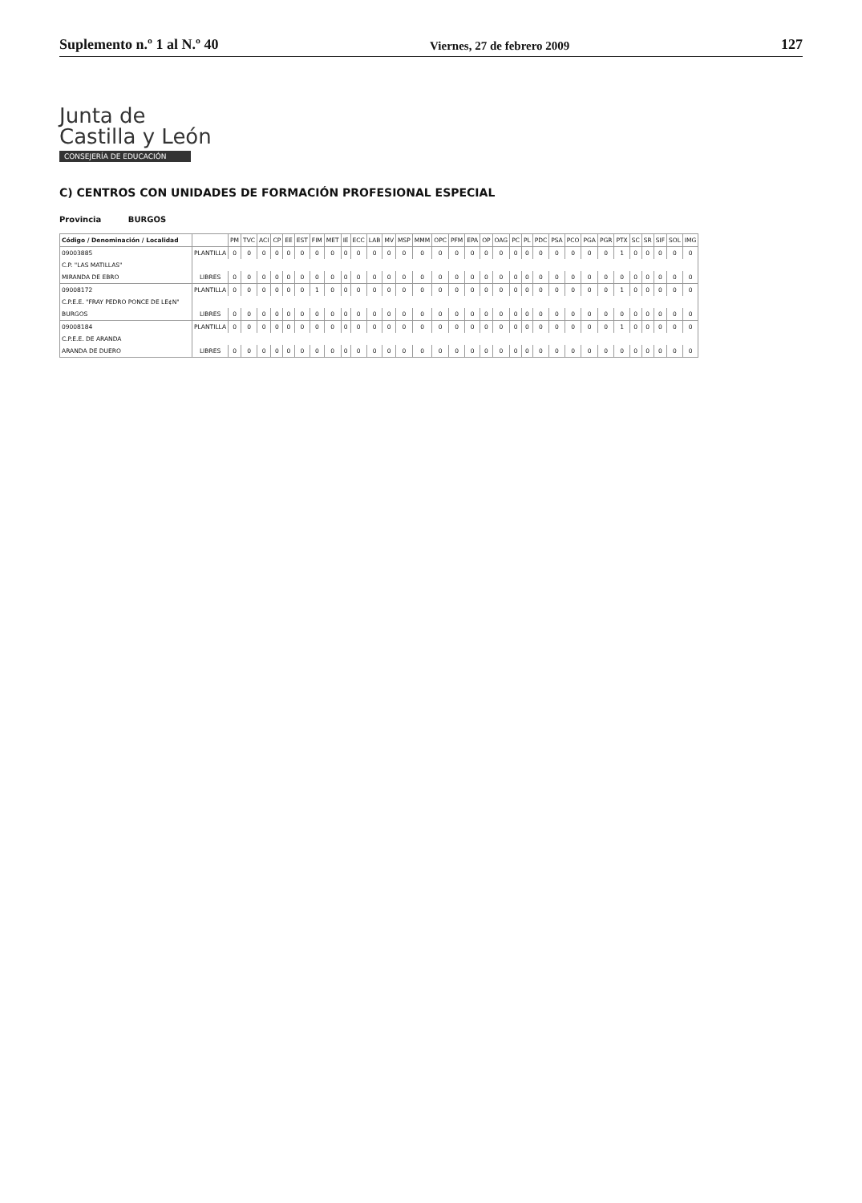Suplemento n.º 1 al N.º 40 Viernes, 27 de febrero 2009 127
Junta de
Castilla y León
CONSEJERÍA DE EDUCACIÓN
C) CENTROS CON UNIDADES DE FORMACIÓN PROFESIONAL ESPECIAL
Provincia BURGOS
| Código / Denominación / Localidad | | PM | TVC | ACI | CP | EE | EST | FIM | MET | IE | ECC | LAB | MV | MSP | MMM | OPC | PFM | EPA | OP | OAG | PC | PL | PDC | PSA | PCO | PGA | PGR | PTX | SC | SR | SIF | SOL | IMG |
| --- | --- | --- | --- | --- | --- | --- | --- | --- | --- | --- | --- | --- | --- | --- | --- | --- | --- | --- | --- | --- | --- | --- | --- | --- | --- | --- | --- | --- | --- | --- | --- | --- | --- |
| 09003885 | PLANTILLA | 0 | 0 | 0 | 0 | 0 | 0 | 0 | 0 | 0 | 0 | 0 | 0 | 0 | 0 | 0 | 0 | 0 | 0 | 0 | 0 | 0 | 0 | 0 | 0 | 0 | 0 | 1 | 0 | 0 | 0 | 0 | 0 |
| C.P. "LAS MATILLAS" | | | | | | | | | | | | | | | | | | | | | | | | | | | | | | | | | |
| MIRANDA DE EBRO | LIBRES | 0 | 0 | 0 | 0 | 0 | 0 | 0 | 0 | 0 | 0 | 0 | 0 | 0 | 0 | 0 | 0 | 0 | 0 | 0 | 0 | 0 | 0 | 0 | 0 | 0 | 0 | 0 | 0 | 0 | 0 | 0 | 0 |
| 09008172 | PLANTILLA | 0 | 0 | 0 | 0 | 0 | 0 | 1 | 0 | 0 | 0 | 0 | 0 | 0 | 0 | 0 | 0 | 0 | 0 | 0 | 0 | 0 | 0 | 0 | 0 | 0 | 0 | 1 | 0 | 0 | 0 | 0 | 0 |
| C.P.E.E. "FRAY PEDRO PONCE DE LE¢N" | | | | | | | | | | | | | | | | | | | | | | | | | | | | | | | | | |
| BURGOS | LIBRES | 0 | 0 | 0 | 0 | 0 | 0 | 0 | 0 | 0 | 0 | 0 | 0 | 0 | 0 | 0 | 0 | 0 | 0 | 0 | 0 | 0 | 0 | 0 | 0 | 0 | 0 | 0 | 0 | 0 | 0 | 0 | 0 |
| 09008184 | PLANTILLA | 0 | 0 | 0 | 0 | 0 | 0 | 0 | 0 | 0 | 0 | 0 | 0 | 0 | 0 | 0 | 0 | 0 | 0 | 0 | 0 | 0 | 0 | 0 | 0 | 0 | 0 | 1 | 0 | 0 | 0 | 0 | 0 |
| C.P.E.E. DE ARANDA | | | | | | | | | | | | | | | | | | | | | | | | | | | | | | | | | |
| ARANDA DE DUERO | LIBRES | 0 | 0 | 0 | 0 | 0 | 0 | 0 | 0 | 0 | 0 | 0 | 0 | 0 | 0 | 0 | 0 | 0 | 0 | 0 | 0 | 0 | 0 | 0 | 0 | 0 | 0 | 0 | 0 | 0 | 0 | 0 | 0 |